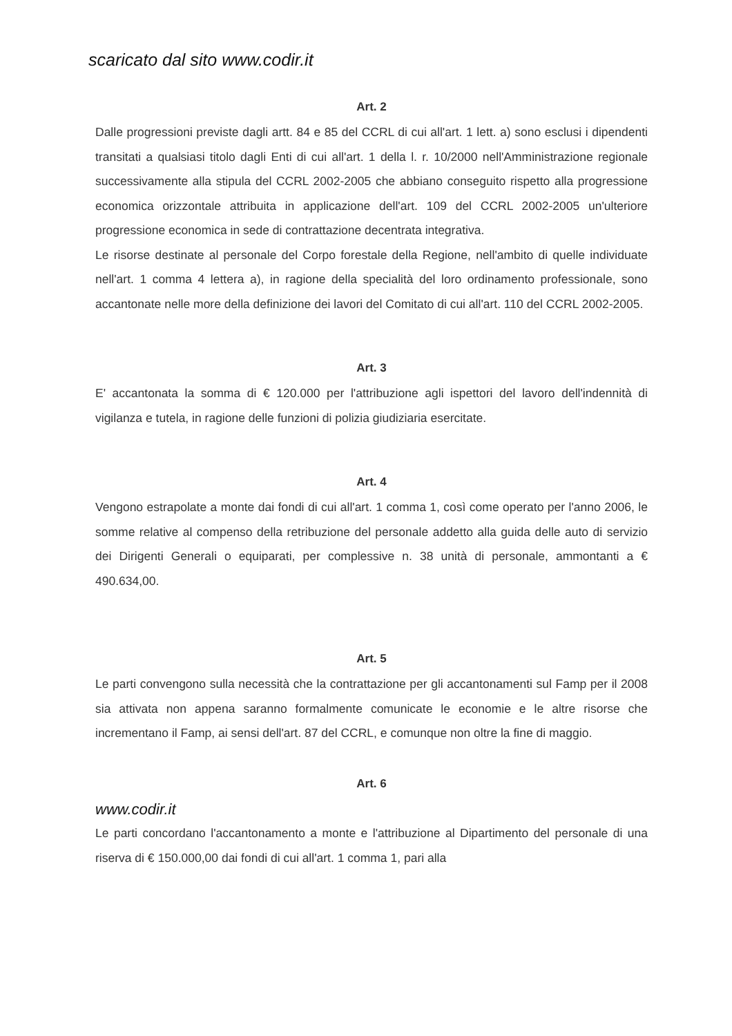scaricato dal sito www.codir.it
Art. 2
Dalle progressioni previste dagli artt. 84 e 85 del CCRL di cui all'art. 1 lett. a) sono esclusi i dipendenti transitati a qualsiasi titolo dagli Enti di cui all'art. 1 della l. r. 10/2000 nell'Amministrazione regionale successivamente alla stipula del CCRL 2002-2005 che abbiano conseguito rispetto alla progressione economica orizzontale attribuita in applicazione dell'art. 109 del CCRL 2002-2005 un'ulteriore progressione economica in sede di contrattazione decentrata integrativa.
Le risorse destinate al personale del Corpo forestale della Regione, nell'ambito di quelle individuate nell'art. 1 comma 4 lettera a), in ragione della specialità del loro ordinamento professionale, sono accantonate nelle more della definizione dei lavori del Comitato di cui all'art. 110 del CCRL 2002-2005.
Art. 3
E' accantonata la somma di € 120.000 per l'attribuzione agli ispettori del lavoro dell'indennità di vigilanza e tutela, in ragione delle funzioni di polizia giudiziaria esercitate.
Art. 4
Vengono estrapolate a monte dai fondi di cui all'art. 1 comma 1, così come operato per l'anno 2006, le somme relative al compenso della retribuzione del personale addetto alla guida delle auto di servizio dei Dirigenti Generali o equiparati, per complessive n. 38 unità di personale, ammontanti a € 490.634,00.
Art. 5
Le parti convengono sulla necessità che la contrattazione per gli accantonamenti sul Famp per il 2008 sia attivata non appena saranno formalmente comunicate le economie e le altre risorse che incrementano il Famp, ai sensi dell'art. 87 del CCRL, e comunque non oltre la fine di maggio.
Art. 6
www.codir.it
Le parti concordano l'accantonamento a monte e l'attribuzione al Dipartimento del personale di una riserva di € 150.000,00 dai fondi di cui all'art. 1 comma 1, pari alla